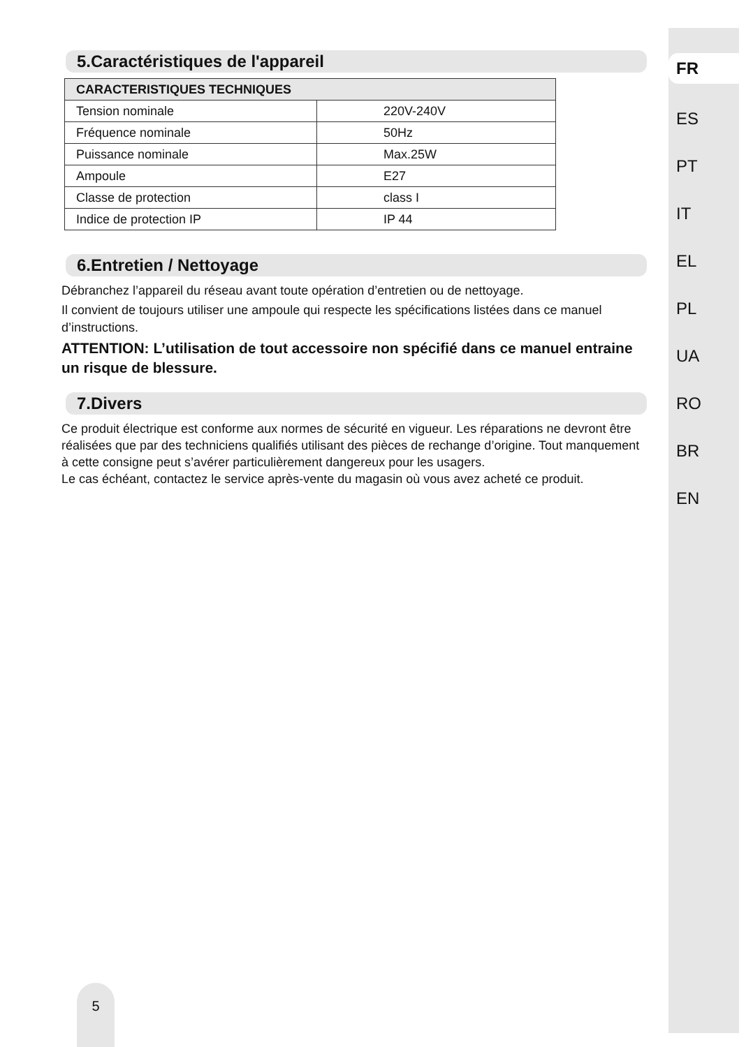5.Caractéristiques de l'appareil
| CARACTERISTIQUES TECHNIQUES | |
| --- | --- |
| Tension nominale | 220V-240V |
| Fréquence nominale | 50Hz |
| Puissance nominale | Max.25W |
| Ampoule | E27 |
| Classe de protection | class I |
| Indice de protection IP | IP 44 |
6.Entretien / Nettoyage
Débranchez l’appareil du réseau avant toute opération d’entretien ou de nettoyage.
Il convient de toujours utiliser une ampoule qui respecte les spécifications listées dans ce manuel d’instructions.
ATTENTION: L’utilisation de tout accessoire non spécifié dans ce manuel entraine un risque de blessure.
7.Divers
Ce produit électrique est conforme aux normes de sécurité en vigueur. Les réparations ne devront être réalisées que par des techniciens qualifiés utilisant des pièces de rechange d’origine. Tout manquement à cette consigne peut s’avérer particulièrement dangereux pour les usagers.
Le cas échéant, contactez le service après-vente du magasin où vous avez acheté ce produit.
FR
ES
PT
IT
EL
PL
UA
RO
BR
EN
5